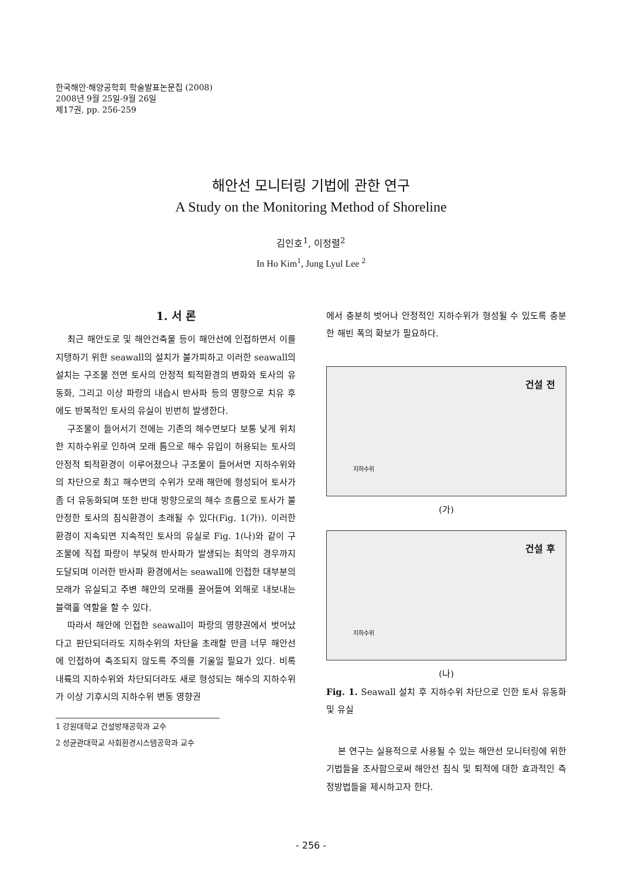한국해안·해양공학회 학술발표논문집 (2008)
2008년 9월 25일-9월 26일
제17권, pp. 256-259
해안선 모니터링 기법에 관한 연구
A Study on the Monitoring Method of Shoreline
김인호<sup>1</sup>, 이정렬<sup>2</sup>
In Ho Kim<sup>1</sup>, Jung Lyul Lee <sup>2</sup>
1. 서 론
최근 해안도로 및 해안건축물 등이 해안선에 인접하면서 이를 지탱하기 위한 seawall의 설치가 불가피하고 이러한 seawall의 설치는 구조물 전면 토사의 안정적 퇴적환경의 변화와 토사의 유동화, 그리고 이상 파랑의 내습시 반사파 등의 영향으로 치유 후에도 반복적인 토사의 유실이 빈번히 발생한다.
구조물이 들어서기 전에는 기존의 해수면보다 보통 낮게 위치한 지하수위로 인하여 모래 틈으로 해수 유입이 허용되는 토사의 안정적 퇴적환경이 이루어졌으나 구조물이 들어서면 지하수위와의 차단으로 최고 해수면의 수위가 모래 해안에 형성되어 토사가 좀 더 유동화되며 또한 반대 방향으로의 해수 흐름으로 토사가 불안정한 토사의 침식환경이 초래될 수 있다(Fig. 1(가)). 이러한 환경이 지속되면 지속적인 토사의 유실로 Fig. 1(나)와 같이 구조물에 직접 파랑이 부딪혀 반사파가 발생되는 최악의 경우까지 도달되며 이러한 반사파 환경에서는 seawall에 인접한 대부분의 모래가 유실되고 주변 해안의 모래를 끌어들여 외해로 내보내는 블랙홀 역할을 할 수 있다.
따라서 해안에 인접한 seawall이 파랑의 영향권에서 벗어났다고 판단되더라도 지하수위의 차단을 초래할 만큼 너무 해안선에 인접하여 축조되지 않도록 주의를 기울일 필요가 있다. 비록 내륙의 지하수위와 차단되더라도 새로 형성되는 해수의 지하수위가 이상 기후시의 지하수위 변동 영향권
1 강원대학교 건설방재공학과 교수
2 성균관대학교 사회환경시스템공학과 교수
에서 충분히 벗어나 안정적인 지하수위가 형성될 수 있도록 충분한 해빈 폭의 확보가 필요하다.
건설 전
지하수위
(가)
건설 후
지하수위
(나)
Fig. 1. Seawall 설치 후 지하수위 차단으로 인한 토사 유동화 및 유실
본 연구는 실용적으로 사용될 수 있는 해안선 모니터링에 위한 기법들을 조사함으로써 해안선 침식 및 퇴적에 대한 효과적인 측정방법들을 제시하고자 한다.
- 256 -